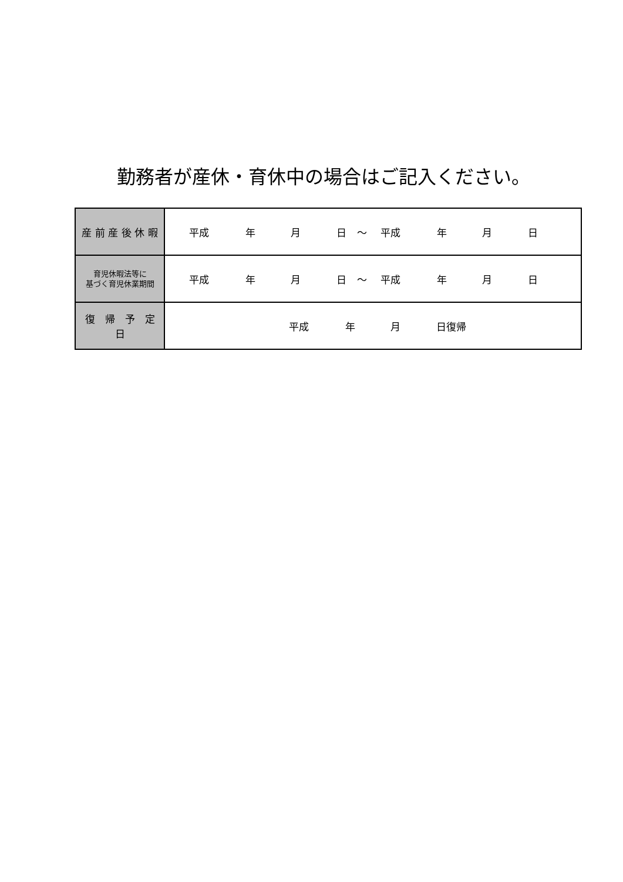勤務者が産休・育休中の場合はご記入ください。
| 産 前 産 後 休 暇 | 平成 年 月 日 ～ 平成 年 月 日 |
| 育児休暇法等に 基づく育児休業期間 | 平成 年 月 日 ～ 平成 年 月 日 |
| 復 帰 予 定 日 | 平成 年 月 日復帰 |